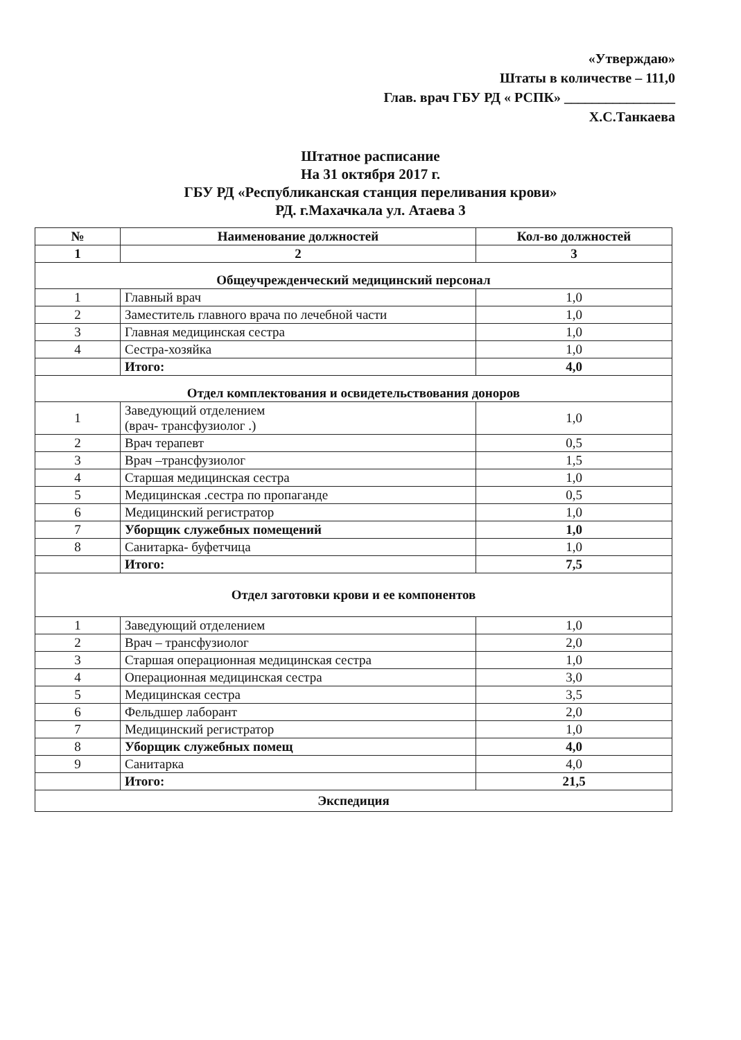«Утверждаю»
Штаты в количестве – 111,0
Глав. врач ГБУ РД « РСПК» ________________
Х.С.Танкаева
Штатное расписание
На 31 октября 2017 г.
ГБУ РД «Республиканская станция переливания крови»
РД. г.Махачкала ул. Атаева 3
| № | Наименование должностей | Кол-во должностей |
| --- | --- | --- |
| 1 | 2 | 3 |
| Общеучрежденческий медицинский персонал | | |
| 1 | Главный врач | 1,0 |
| 2 | Заместитель главного врача по лечебной части | 1,0 |
| 3 | Главная медицинская сестра | 1,0 |
| 4 | Сестра-хозяйка | 1,0 |
| | Итого: | 4,0 |
| Отдел комплектования и освидетельствования доноров | | |
| 1 | Заведующий отделением (врач- трансфузиолог .) | 1,0 |
| 2 | Врач терапевт | 0,5 |
| 3 | Врач –трансфузиолог | 1,5 |
| 4 | Старшая медицинская сестра | 1,0 |
| 5 | Медицинская .сестра по пропаганде | 0,5 |
| 6 | Медицинский регистратор | 1,0 |
| 7 | Уборщик служебных помещений | 1,0 |
| 8 | Санитарка- буфетчица | 1,0 |
| | Итого: | 7,5 |
| Отдел заготовки крови и ее компонентов | | |
| 1 | Заведующий отделением | 1,0 |
| 2 | Врач – трансфузиолог | 2,0 |
| 3 | Старшая операционная медицинская сестра | 1,0 |
| 4 | Операционная медицинская сестра | 3,0 |
| 5 | Медицинская сестра | 3,5 |
| 6 | Фельдшер лаборант | 2,0 |
| 7 | Медицинский регистратор | 1,0 |
| 8 | Уборщик служебных помещ | 4,0 |
| 9 | Санитарка | 4,0 |
| | Итого: | 21,5 |
| Экспедиция | | |